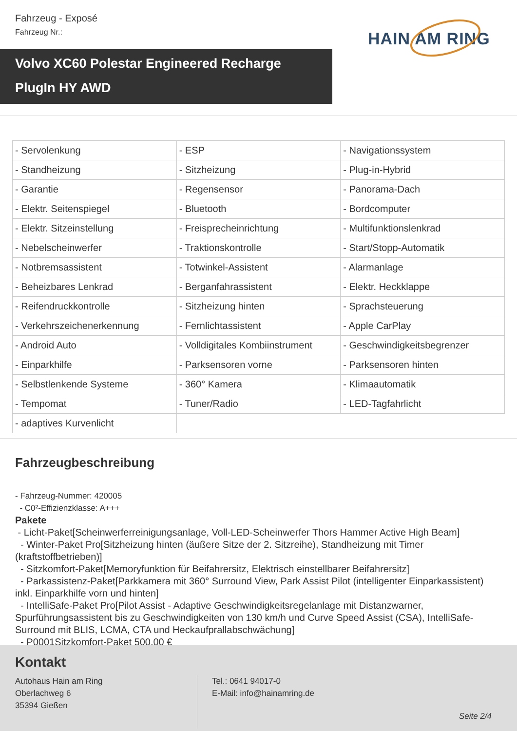Fahrzeug - Exposé
Fahrzeug Nr.:
HAIN AM RING
Volvo XC60 Polestar Engineered Recharge PlugIn HY AWD
| - Servolenkung | - ESP | - Navigationssystem |
| - Standheizung | - Sitzheizung | - Plug-in-Hybrid |
| - Garantie | - Regensensor | - Panorama-Dach |
| - Elektr. Seitenspiegel | - Bluetooth | - Bordcomputer |
| - Elektr. Sitzeinstellung | - Freisprecheinrichtung | - Multifunktionslenkrad |
| - Nebelscheinwerfer | - Traktionskontrolle | - Start/Stopp-Automatik |
| - Notbremsassistent | - Totwinkel-Assistent | - Alarmanlage |
| - Beheizbares Lenkrad | - Berganfahrassistent | - Elektr. Heckklappe |
| - Reifendruckkontrolle | - Sitzheizung hinten | - Sprachsteuerung |
| - Verkehrszeichenerkennung | - Fernlichtassistent | - Apple CarPlay |
| - Android Auto | - Volldigitales Kombiinstrument | - Geschwindigkeitsbegrenzer |
| - Einparkhilfe | - Parksensoren vorne | - Parksensoren hinten |
| - Selbstlenkende Systeme | - 360° Kamera | - Klimaautomatik |
| - Tempomat | - Tuner/Radio | - LED-Tagfahrlicht |
| - adaptives Kurvenlicht | | |
Fahrzeugbeschreibung
- Fahrzeug-Nummer: 420005
- C0²-Effizienzklasse: A+++
Pakete
- Licht-Paket[Scheinwerferreinigungsanlage, Voll-LED-Scheinwerfer Thors Hammer Active High Beam]
- Winter-Paket Pro[Sitzheizung hinten (äußere Sitze der 2. Sitzreihe), Standheizung mit Timer (kraftstoffbetrieben)]
- Sitzkomfort-Paket[Memoryfunktion für Beifahrersitz, Elektrisch einstellbarer Beifahrersitz]
- Parkassistenz-Paket[Parkkamera mit 360° Surround View, Park Assist Pilot (intelligenter Einparkassistent) inkl. Einparkhilfe vorn und hinten]
- IntelliSafe-Paket Pro[Pilot Assist - Adaptive Geschwindigkeitsregelanlage mit Distanzwarner, Spurführungsassistent bis zu Geschwindigkeiten von 130 km/h und Curve Speed Assist (CSA), IntelliSafe-Surround mit BLIS, LCMA, CTA und Heckaufprallabschwächung]
- P0001Sitzkomfort-Paket 500,00 €
Kontakt
Autohaus Hain am Ring
Oberlachweg 6
35394 Gießen
Tel.: 0641 94017-0
E-Mail: info@hainamring.de
Seite 2/4